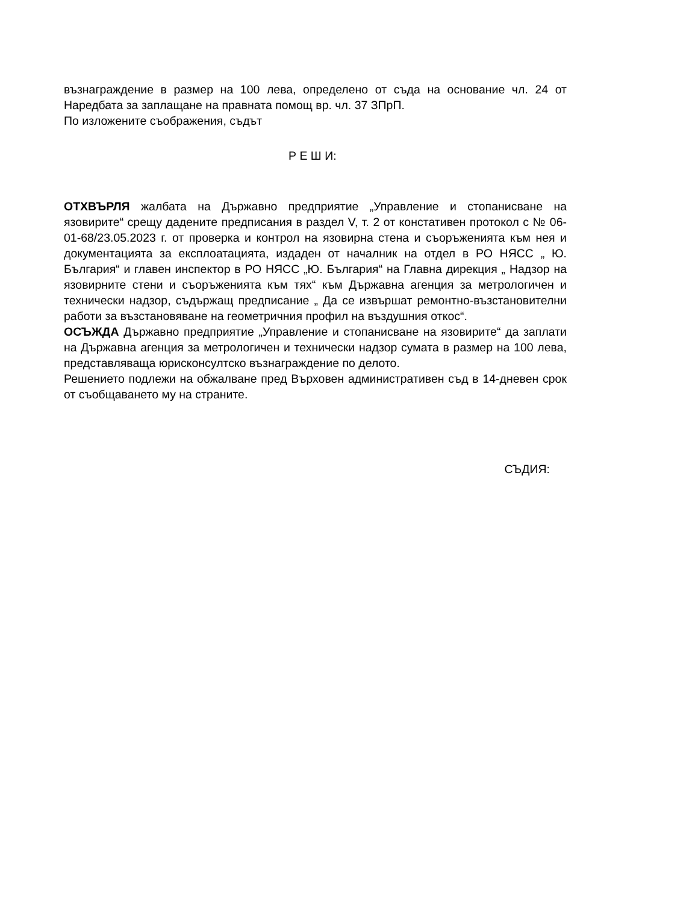възнаграждение в размер на 100 лева, определено от съда на основание чл. 24 от Наредбата за заплащане на правната помощ вр. чл. 37 ЗПрП.
По изложените съображения, съдът
Р Е Ш И:
ОТХВЪРЛЯ жалбата на Държавно предприятие „Управление и стопанисване на язовирите“ срещу дадените предписания в раздел V, т. 2 от констативен протокол с № 06-01-68/23.05.2023 г. от проверка и контрол на язовирна стена и съоръженията към нея и документацията за експлоатацията, издаден от началник на отдел в РО НЯСС „ Ю. България“ и главен инспектор в РО НЯСС „Ю. България“ на Главна дирекция „ Надзор на язовирните стени и съоръженията към тях“ към Държавна агенция за метрологичен и технически надзор, съдържащ предписание „ Да се извършат ремонтно-възстановителни работи за възстановяване на геометричния профил на въздушния откос“.
ОСЪЖДА Държавно предприятие „Управление и стопанисване на язовирите“ да заплати на Държавна агенция за метрологичен и технически надзор сумата в размер на 100 лева, представляваща юрисконсултско възнаграждение по делото.
Решението подлежи на обжалване пред Върховен административен съд в 14-дневен срок от съобщаването му на страните.
СЪДИЯ: